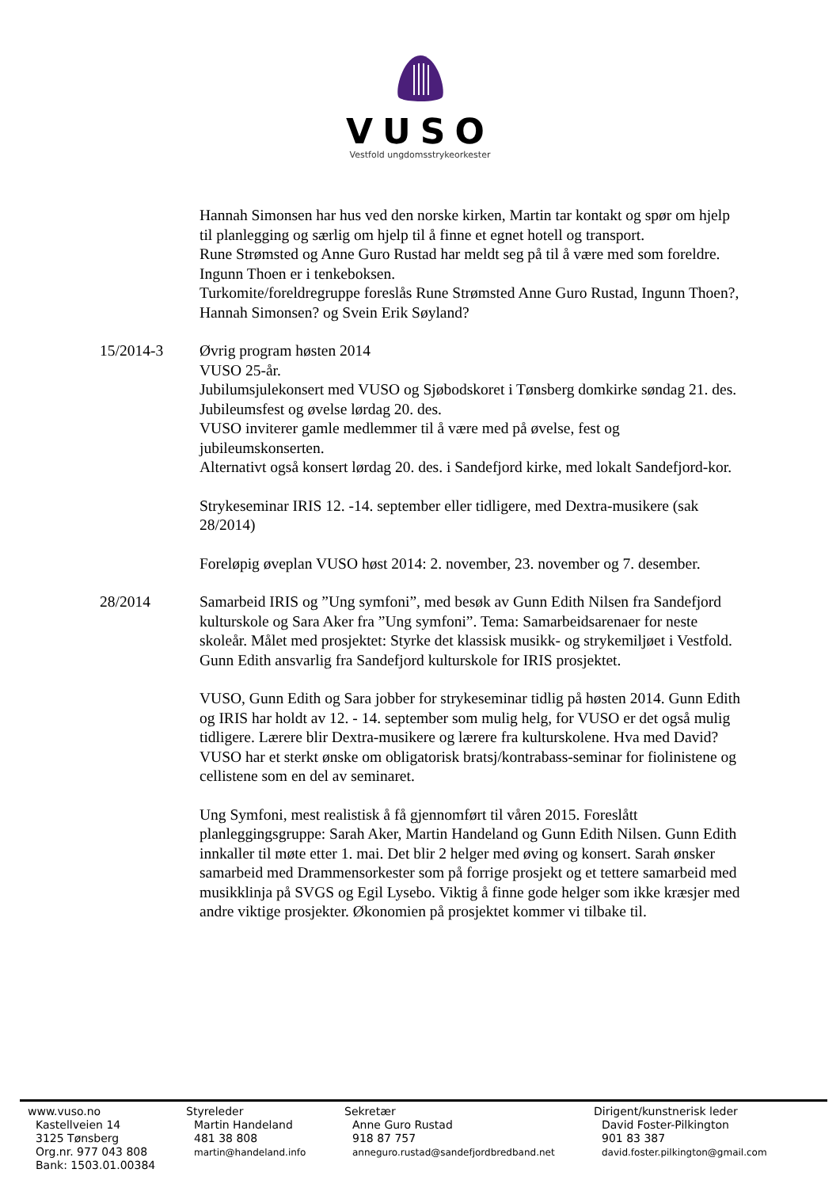VUSO
Vestfold ungdomsstrykeorkester
Hannah Simonsen har hus ved den norske kirken, Martin tar kontakt og spør om hjelp til planlegging og særlig om hjelp til å finne et egnet hotell og transport.
Rune Strømsted og Anne Guro Rustad har meldt seg på til å være med som foreldre. Ingunn Thoen er i tenkeboksen.
Turkomite/foreldregruppe foreslås Rune Strømsted Anne Guro Rustad, Ingunn Thoen?, Hannah Simonsen? og Svein Erik Søyland?
15/2014-3 Øvrig program høsten 2014
VUSO 25-år.
Jubilumsjulekonsert med VUSO og Sjøbodskoret i Tønsberg domkirke søndag 21. des.
Jubileumsfest og øvelse lørdag 20. des.
VUSO inviterer gamle medlemmer til å være med på øvelse, fest og jubileumskonserten.
Alternativt også konsert lørdag 20. des. i Sandefjord kirke, med lokalt Sandefjord-kor.
Strykeseminar IRIS 12. -14. september eller tidligere, med Dextra-musikere (sak 28/2014)
Foreløpig øveplan VUSO høst 2014: 2. november, 23. november og 7. desember.
28/2014 Samarbeid IRIS og ”Ung symfoni”, med besøk av Gunn Edith Nilsen fra Sandefjord kulturskole og Sara Aker fra ”Ung symfoni”. Tema: Samarbeidsarenaer for neste skoleår. Målet med prosjektet: Styrke det klassisk musikk- og strykemiljøet i Vestfold. Gunn Edith ansvarlig fra Sandefjord kulturskole for IRIS prosjektet.
VUSO, Gunn Edith og Sara jobber for strykeseminar tidlig på høsten 2014. Gunn Edith og IRIS har holdt av 12. - 14. september som mulig helg, for VUSO er det også mulig tidligere. Lærere blir Dextra-musikere og lærere fra kulturskolene. Hva med David? VUSO har et sterkt ønske om obligatorisk bratsj/kontrabass-seminar for fiolinistene og cellistene som en del av seminaret.
Ung Symfoni, mest realistisk å få gjennomført til våren 2015. Foreslått planleggingsgruppe: Sarah Aker, Martin Handeland og Gunn Edith Nilsen. Gunn Edith innkaller til møte etter 1. mai. Det blir 2 helger med øving og konsert. Sarah ønsker samarbeid med Drammensorkester som på forrige prosjekt og et tettere samarbeid med musikklinja på SVGS og Egil Lysebo. Viktig å finne gode helger som ikke kræsjer med andre viktige prosjekter. Økonomien på prosjektet kommer vi tilbake til.
www.vuso.no
Kastellveien 14
3125 Tønsberg
Org.nr. 977 043 808
Bank: 1503.01.00384
Styreleder
Martin Handeland
481 38 808
martin@handeland.info
Sekretær
Anne Guro Rustad
918 87 757
anneguro.rustad@sandefjordbredband.net
Dirigent/kunstnerisk leder
David Foster-Pilkington
901 83 387
david.foster.pilkington@gmail.com